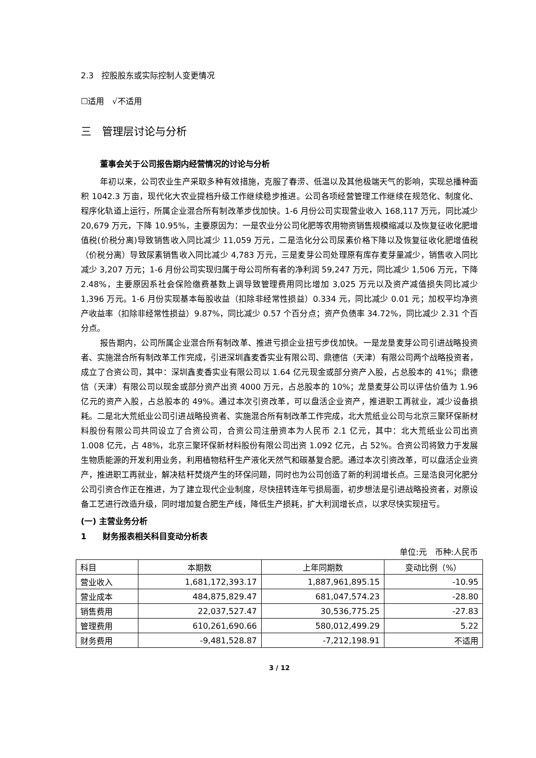2.3　控股股东或实际控制人变更情况
☐适用　√不适用
三　管理层讨论与分析
董事会关于公司报告期内经营情况的讨论与分析
年初以来，公司农业生产采取多种有效措施，克服了春涝、低温以及其他极端天气的影响，实现总播种面积 1042.3 万亩，现代化大农业提档升级工作继续稳步推进。公司各项经营管理工作继续在规范化、制度化、程序化轨道上运行，所属企业混合所有制改革步伐加快。1-6 月份公司实现营业收入 168,117 万元，同比减少 20,679 万元，下降 10.95%，主要原因为：一是农业分公司化肥等农用物资销售规模缩减以及恢复征收化肥增值税(价税分离)导致销售收入同比减少 11,059 万元，二是浩化分公司尿素价格下降以及恢复征收化肥增值税（价税分离）导致尿素销售收入同比减少 4,783 万元，三是麦芽公司处理原有库存麦芽量减少，销售收入同比减少 3,207 万元；1-6 月份公司实现归属于母公司所有者的净利润 59,247 万元，同比减少 1,506 万元，下降 2.48%，主要原因系社会保险缴费基数上调导致管理费用同比增加 3,025 万元以及资产减值损失同比减少 1,396 万元。1-6 月份实现基本每股收益（扣除非经常性损益）0.334 元，同比减少 0.01 元；加权平均净资产收益率（扣除非经常性损益）9.87%，同比减少 0.57 个百分点；资产负债率 34.72%，同比减少 2.31 个百分点。
报告期内，公司所属企业混合所有制改革、推进亏损企业扭亏步伐加快。一是龙垦麦芽公司引进战略投资者、实施混合所有制改革工作完成，引进深圳鑫麦香实业有限公司、鼎德信（天津）有限公司两个战略投资者，成立了合资公司，其中：深圳鑫麦香实业有限公司以 1.64 亿元现金或部分资产入股，占总股本的 41%；鼎德信（天津）有限公司以现金或部分资产出资 4000 万元，占总股本的 10%；龙垦麦芽公司以评估价值为 1.96 亿元的资产入股，占总股本的 49%。通过本次引资改革，可以盘活企业资产，推进职工再就业，减少设备损耗。二是北大荒纸业公司引进战略投资者、实施混合所有制改革工作完成，北大荒纸业公司与北京三聚环保新材料股份有限公司共同设立了合资公司，合资公司注册资本为人民币 2.1 亿元，其中：北大荒纸业公司出资 1.008 亿元，占 48%，北京三聚环保新材料股份有限公司出资 1.092 亿元，占 52%。合资公司将致力于发展生物质能源的开发利用业务，利用植物秸秆生产液化天然气和碳基复合肥。通过本次引资改革，可以盘活企业资产，推进职工再就业，解决秸秆焚烧产生的环保问题，同时也为公司创造了新的利润增长点。三是浩良河化肥分公司引资合作正在推进，为了建立现代企业制度，尽快扭转连年亏损局面，初步想法是引进战略投资者，对原设备工艺进行改造升级，同时增加复合肥生产线，降低生产损耗，扩大利润增长点，以求尽快实现扭亏。
(一) 主营业务分析
1　　财务报表相关科目变动分析表
单位:元　币种:人民币
| 科目 | 本期数 | 上年同期数 | 变动比例（%） |
| --- | --- | --- | --- |
| 营业收入 | 1,681,172,393.17 | 1,887,961,895.15 | -10.95 |
| 营业成本 | 484,875,829.47 | 681,047,574.23 | -28.80 |
| 销售费用 | 22,037,527.47 | 30,536,775.25 | -27.83 |
| 管理费用 | 610,261,690.66 | 580,012,499.29 | 5.22 |
| 财务费用 | -9,481,528.87 | -7,212,198.91 | 不适用 |
3 / 12